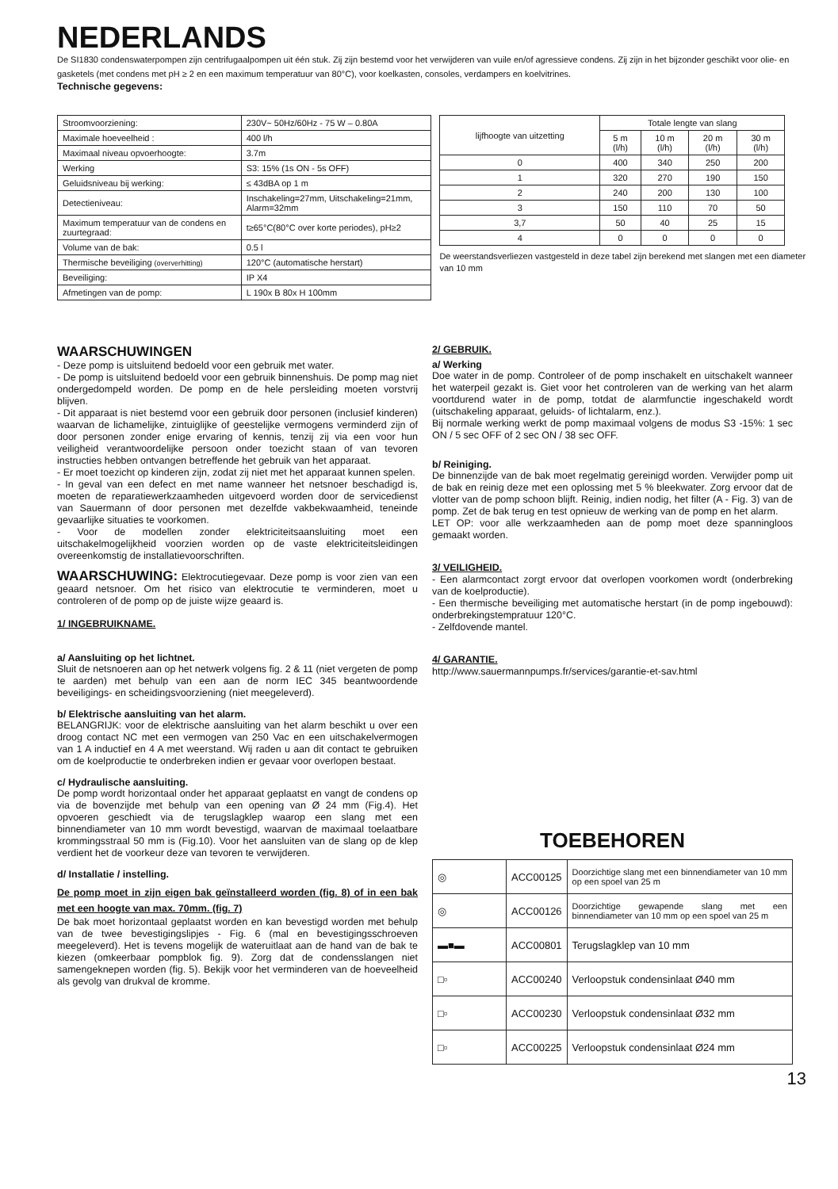NEDERLANDS
De SI1830 condenswaterpompen zijn centrifugaalpompen uit één stuk. Zij zijn bestemd voor het verwijderen van vuile en/of agressieve condens. Zij zijn in het bijzonder geschikt voor olie- en gasketels (met condens met pH ≥ 2 en een maximum temperatuur van 80°C), voor koelkasten, consoles, verdampers en koelvitrines.
Technische gegevens:
| Stroomvoorziening: | 230V~ 50Hz/60Hz - 75 W – 0.80A |
| Maximale hoeveelheid : | 400 l/h |
| Maximaal niveau opvoerhoogte: | 3.7m |
| Werking | S3: 15% (1s ON - 5s OFF) |
| Geluidsniveau bij werking: | ≤ 43dBA op 1 m |
| Detectieniveau: | Inschakeling=27mm, Uitschakeling=21mm, Alarm=32mm |
| Maximum temperatuur van de condens en zuurtegraad: | t≥65°C(80°C over korte periodes), pH≥2 |
| Volume van de bak: | 0.5 l |
| Thermische beveiliging (oververhitting) | 120°C (automatische herstart) |
| Beveiliging: | IP X4 |
| Afmetingen van de pomp: | L 190x B 80x H 100mm |
| lijfhoogte van uitzetting | Totale lengte van slang | | | |
| --- | --- | --- | --- | --- |
| | 5 m (l/h) | 10 m (l/h) | 20 m (l/h) | 30 m (l/h) |
| 0 | 400 | 340 | 250 | 200 |
| 1 | 320 | 270 | 190 | 150 |
| 2 | 240 | 200 | 130 | 100 |
| 3 | 150 | 110 | 70 | 50 |
| 3,7 | 50 | 40 | 25 | 15 |
| 4 | 0 | 0 | 0 | 0 |
De weerstandsverliezen vastgesteld in deze tabel zijn berekend met slangen met een diameter van 10 mm
WAARSCHUWINGEN
- Deze pomp is uitsluitend bedoeld voor een gebruik met water.
- De pomp is uitsluitend bedoeld voor een gebruik binnenshuis. De pomp mag niet ondergedompeld worden. De pomp en de hele persleiding moeten vorstvrij blijven.
- Dit apparaat is niet bestemd voor een gebruik door personen (inclusief kinderen) waarvan de lichamelijke, zintuiglijke of geestelijke vermogens verminderd zijn of door personen zonder enige ervaring of kennis, tenzij zij via een voor hun veiligheid verantwoordelijke persoon onder toezicht staan of van tevoren instructies hebben ontvangen betreffende het gebruik van het apparaat.
- Er moet toezicht op kinderen zijn, zodat zij niet met het apparaat kunnen spelen.
- In geval van een defect en met name wanneer het netsnoer beschadigd is, moeten de reparatiewerkzaamheden uitgevoerd worden door de servicedienst van Sauermann of door personen met dezelfde vakbekwaamheid, teneinde gevaarlijke situaties te voorkomen.
- Voor de modellen zonder elektriciteitsaansluiting moet een uitschakelmogelijkheid voorzien worden op de vaste elektriciteitsleidingen overeenkomstig de installatievoorschriften.
WAARSCHUWING: Elektrocutiegevaar. Deze pomp is voor zien van een geaard netsnoer. Om het risico van elektrocutie te verminderen, moet u controleren of de pomp op de juiste wijze geaard is.
1/ INGEBRUIKNAME.
a/ Aansluiting op het lichtnet.
Sluit de netsnoeren aan op het netwerk volgens fig. 2 & 11 (niet vergeten de pomp te aarden) met behulp van een aan de norm IEC 345 beantwoordende beveiligings- en scheidingsvoorziening (niet meegeleverd).
b/ Elektrische aansluiting van het alarm.
BELANGRIJK: voor de elektrische aansluiting van het alarm beschikt u over een droog contact NC met een vermogen van 250 Vac en een uitschakelvermogen van 1 A inductief en 4 A met weerstand. Wij raden u aan dit contact te gebruiken om de koelproductie te onderbreken indien er gevaar voor overlopen bestaat.
c/ Hydraulische aansluiting.
De pomp wordt horizontaal onder het apparaat geplaatst en vangt de condens op via de bovenzijde met behulp van een opening van Ø 24 mm (Fig.4). Het opvoeren geschiedt via de terugslagklep waarop een slang met een binnendiameter van 10 mm wordt bevestigd, waarvan de maximaal toelaatbare krommingsstraal 50 mm is (Fig.10). Voor het aansluiten van de slang op de klep verdient het de voorkeur deze van tevoren te verwijderen.
d/ Installatie / instelling.
De pomp moet in zijn eigen bak geïnstalleerd worden (fig. 8) of in een bak met een hoogte van max. 70mm. (fig. 7)
De bak moet horizontaal geplaatst worden en kan bevestigd worden met behulp van de twee bevestigingslipjes - Fig. 6 (mal en bevestigingsschroeven meegeleverd). Het is tevens mogelijk de wateruitlaat aan de hand van de bak te kiezen (omkeerbaar pompblok fig. 9). Zorg dat de condensslangen niet samengeknepen worden (fig. 5). Bekijk voor het verminderen van de hoeveelheid als gevolg van drukval de kromme.
2/ GEBRUIK.
a/ Werking
Doe water in de pomp. Controleer of de pomp inschakelt en uitschakelt wanneer het waterpeil gezakt is. Giet voor het controleren van de werking van het alarm voortdurend water in de pomp, totdat de alarmfunctie ingeschakeld wordt (uitschakeling apparaat, geluids- of lichtalarm, enz.).
Bij normale werking werkt de pomp maximaal volgens de modus S3 -15%: 1 sec ON / 5 sec OFF of 2 sec ON / 38 sec OFF.
b/ Reiniging.
De binnenzijde van de bak moet regelmatig gereinigd worden. Verwijder pomp uit de bak en reinig deze met een oplossing met 5 % bleekwater. Zorg ervoor dat de vlotter van de pomp schoon blijft. Reinig, indien nodig, het filter (A - Fig. 3) van de pomp. Zet de bak terug en test opnieuw de werking van de pomp en het alarm.
LET OP: voor alle werkzaamheden aan de pomp moet deze spanningloos gemaakt worden.
3/ VEILIGHEID.
- Een alarmcontact zorgt ervoor dat overlopen voorkomen wordt (onderbreking van de koelproductie).
- Een thermische beveiliging met automatische herstart (in de pomp ingebouwd): onderbrekingstempratuur 120°C.
- Zelfdovende mantel.
4/ GARANTIE.
http://www.sauermannpumps.fr/services/garantie-et-sav.html
TOEBEHOREN
| ◎ | ACC00125 | Doorzichtige slang met een binnendiameter van 10 mm op een spoel van 25 m |
| ◎ | ACC00126 | Doorzichtige gewapende slang met een binnendiameter van 10 mm op een spoel van 25 m |
| ▬■▬ | ACC00801 | Terugslagklep van 10 mm |
| □▫ | ACC00240 | Verloopstuk condensinlaat Ø40 mm |
| □▫ | ACC00230 | Verloopstuk condensinlaat Ø32 mm |
| □▫ | ACC00225 | Verloopstuk condensinlaat Ø24 mm |
13